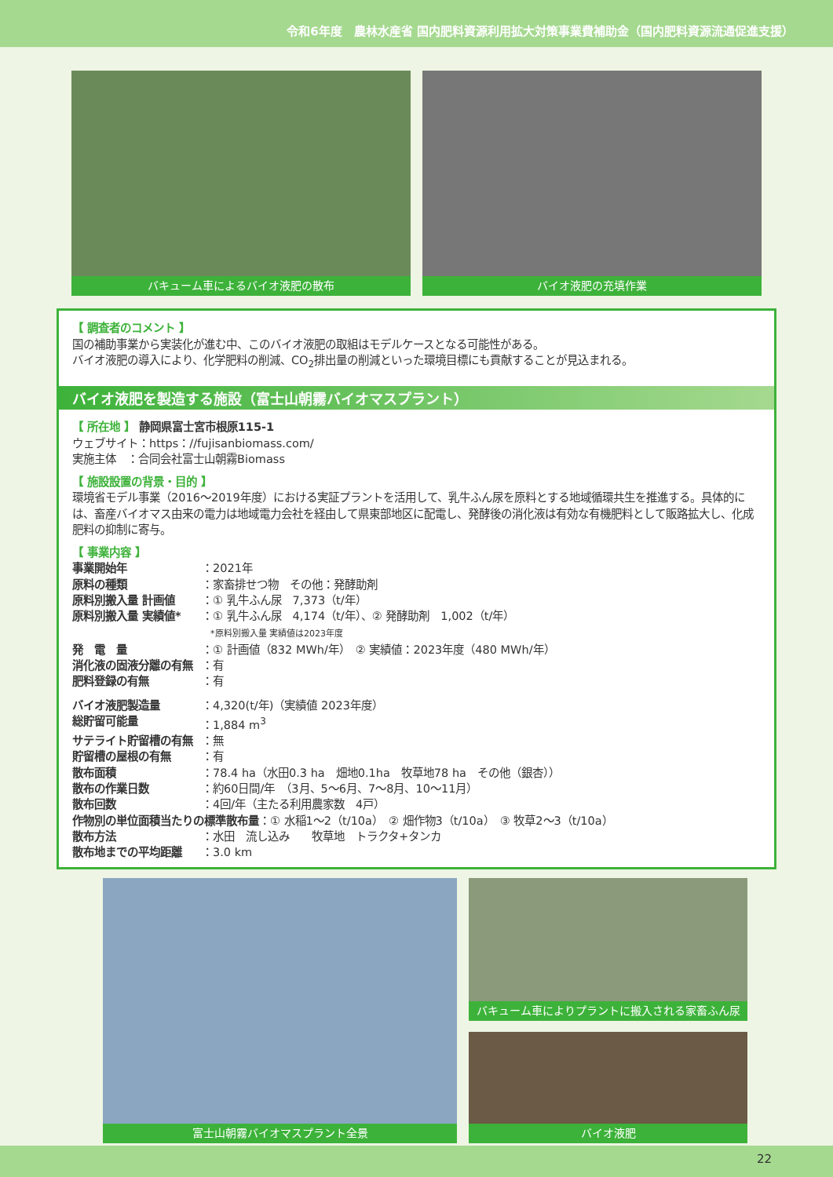令和6年度　農林水産省 国内肥料資源利用拡大対策事業費補助金（国内肥料資源流通促進支援）
バキューム車によるバイオ液肥の散布 バイオ液肥の充填作業
【 調査者のコメント 】
国の補助事業から実装化が進む中、このバイオ液肥の取組はモデルケースとなる可能性がある。
バイオ液肥の導入により、化学肥料の削減、CO<sub>2</sub>排出量の削減といった環境目標にも貢献することが見込まれる。
バイオ液肥を製造する施設（富士山朝霧バイオマスプラント）
【 所在地 】 静岡県富士宮市根原115-1
ウェブサイト：https：//fujisanbiomass.com/
実施主体　：合同会社富士山朝霧Biomass
【 施設設置の背景・目的 】
環境省モデル事業（2016～2019年度）における実証プラントを活用して、乳牛ふん尿を原料とする地域循環共生を推進する。具体的には、畜産バイオマス由来の電力は地域電力会社を経由して県東部地区に配電し、発酵後の消化液は有効な有機肥料として販路拡大し、化成肥料の抑制に寄与。
【 事業内容 】
| 事業開始年 | ：2021年 |
| 原料の種類 | ：家畜排せつ物 その他：発酵助剤 |
| 原料別搬入量 計画値 | ：① 乳牛ふん尿 7,373（t/年） |
| 原料別搬入量 実績値* | ：① 乳牛ふん尿 4,174（t/年）、② 発酵助剤 1,002（t/年） *原料別搬入量 実績値は2023年度 |
| 発 電 量 | ：① 計画値（832 MWh/年） ② 実績値：2023年度（480 MWh/年） |
| 消化液の固液分離の有無 | ：有 |
| 肥料登録の有無 | ：有 |
| バイオ液肥製造量 | ：4,320(t/年)（実績値 2023年度） |
| 総貯留可能量 | ：1,884 m<sup>3</sup> |
| サテライト貯留槽の有無 | ：無 |
| 貯留槽の屋根の有無 | ：有 |
| 散布面積 | ：78.4 ha（水田0.3 ha 畑地0.1ha 牧草地78 ha その他（銀杏）） |
| 散布の作業日数 | ：約60日間/年 （3月、5～6月、7～8月、10～11月） |
| 散布回数 | ：4回/年（主たる利用農家数 4戸） |
| 作物別の単位面積当たりの標準散布量 ：① 水稲1～2（t/10a） ② 畑作物3（t/10a） ③ 牧草2～3（t/10a） | |
| 散布方法 | ：水田 流し込み 牧草地 トラクタ+タンカ |
| 散布地までの平均距離 | ：3.0 km |
富士山朝霧バイオマスプラント全景 バキューム車によりプラントに搬入される家畜ふん尿
バイオ液肥
22